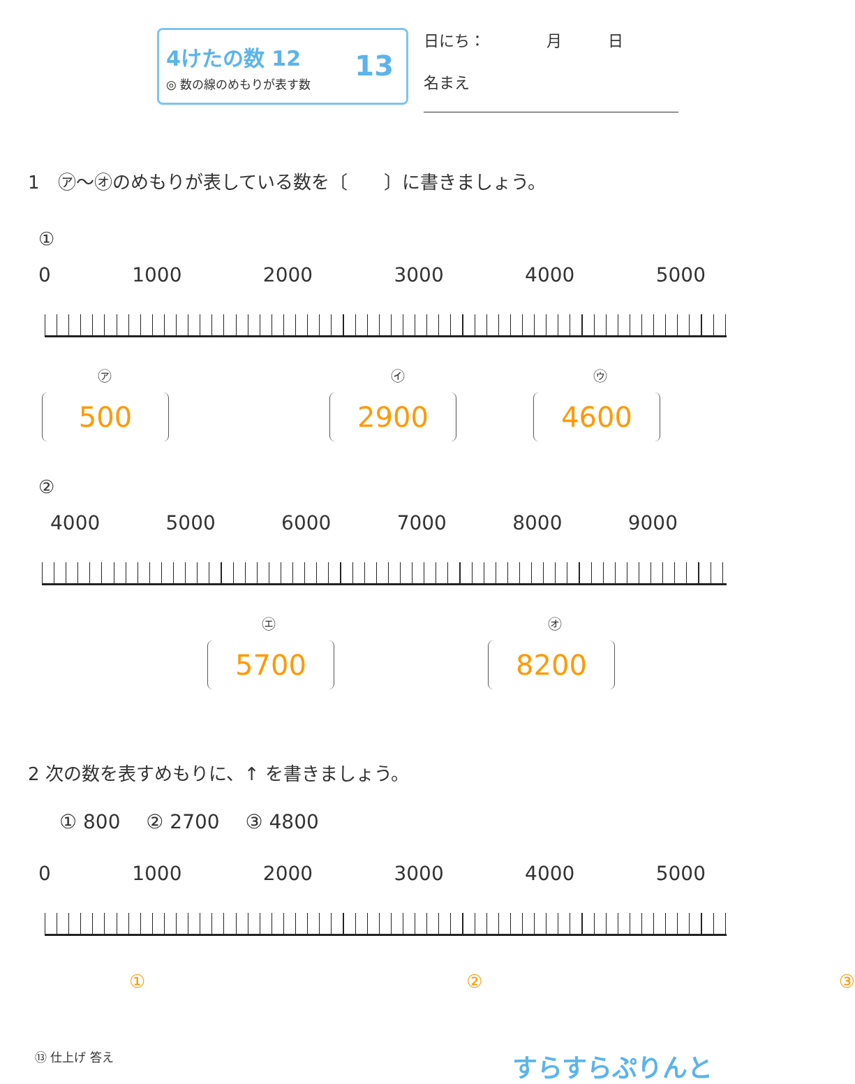4けたの数 12
◎ 数の線のめもりが表す数
13
日にち：　　　　月　　　日
名まえ
1　㋐～㋔のめもりが表している数を〔　　〕に書きましょう。
①
0 1000 2000 3000 4000 5000
㋐ ㋑ ㋒
500 2900 4600
②
4000 5000 6000 7000 8000 9000
㋓ ㋔
5700 8200
2 次の数を表すめもりに、↑ を書きましょう。
① 800　 ② 2700　 ③ 4800
0 1000 2000 3000 4000 5000
① ② ③
⑬ 仕上げ 答え すらすらぷりんと